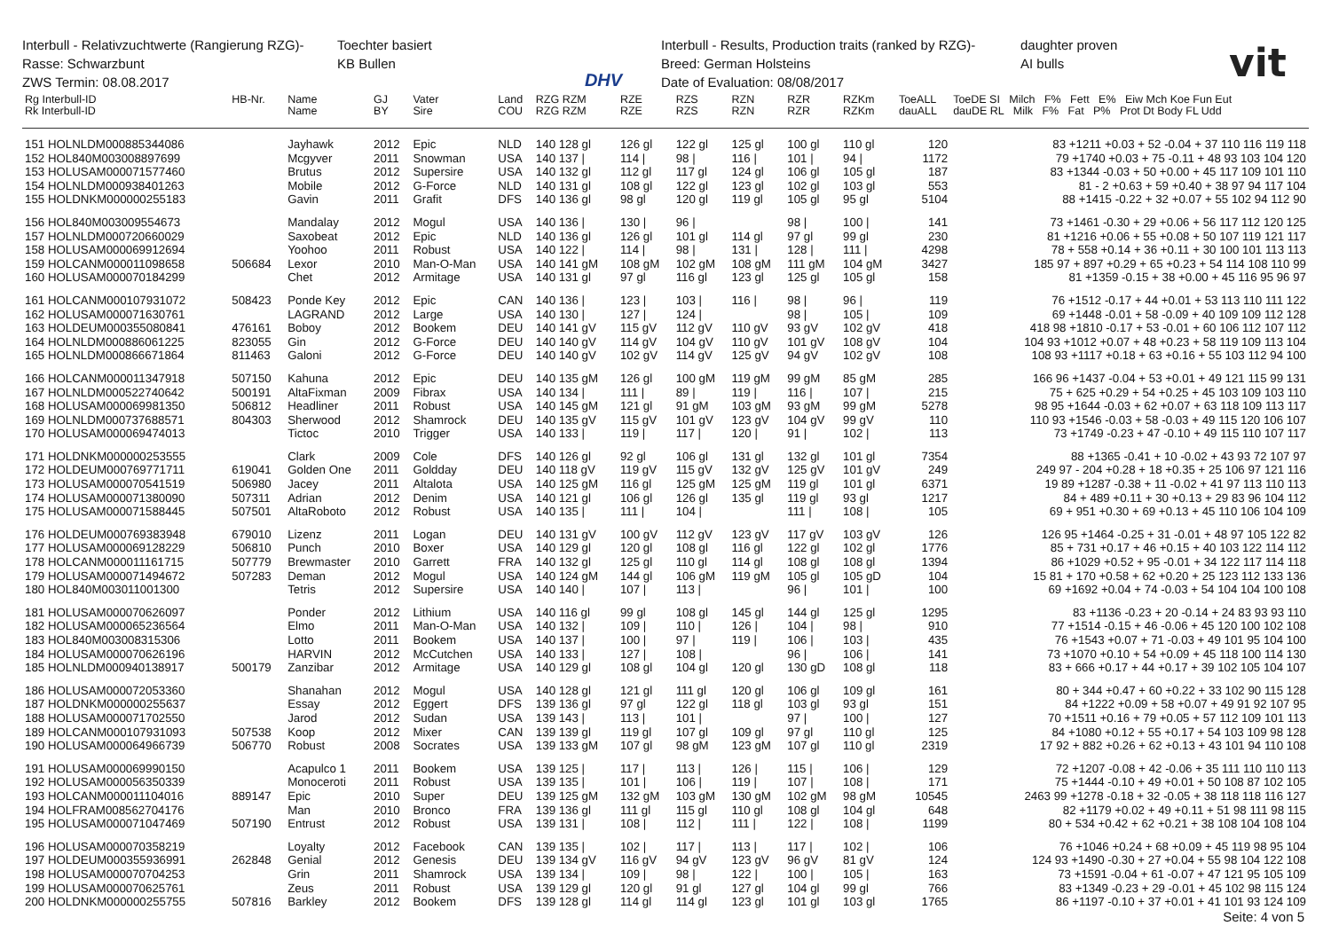Interbull - Relativzuchtwerte (Rangierung RZG)-
Rasse: Schwarzbunt
ZWS Termin: 08.08.2017
Toechter basiert
KB Bullen
DHV
Interbull - Results, Production traits (ranked by RZG)-
Breed: German Holsteins
Date of Evaluation: 08/08/2017
daughter proven
AI bulls
vit
| Rg Interbull-ID Rk Interbull-ID | HB-Nr. | Name Name | GJ BY | Vater Sire | Land COU | RZG RZM RZG RZM | RZE RZE | RZS RZS | RZN RZN | RZR RZR | RZKm RZKm | ToeALL dauALL | ToeDE SI Milch F% Fett E% Eiw Mch Koe Fun Eut dauDE RL Milk F% Fat P% Prot Dt Body FL Udd |
| --- | --- | --- | --- | --- | --- | --- | --- | --- | --- | --- | --- | --- | --- |
| 151 HOLNLDM000885344086 | | Jayhawk | 2012 | Epic | NLD | 140 128 gl | 126 gl | 122 gl | 125 gl | 100 gl | 110 gl | 120 | 83 +1211 +0.03 + 52 -0.04 + 37 110 116 119 118 |
| 152 HOL840M003008897699 | | Mcgyver | 2011 | Snowman | USA | 140 137 / | 114 / | 98 / | 116 / | 101 / | 94 / | 1172 | 79 +1740 +0.03 + 75 -0.11 + 48 93 103 104 120 |
| 153 HOLUSAM000071577460 | | Brutus | 2012 | Supersire | USA | 140 132 gl | 112 gl | 117 gl | 124 gl | 106 gl | 105 gl | 187 | 83 +1344 -0.03 + 50 +0.00 + 45 117 109 101 110 |
| 154 HOLNLDM000938401263 | | Mobile | 2012 | G-Force | NLD | 140 131 gl | 108 gl | 122 gl | 123 gl | 102 gl | 103 gl | 553 | 81 - 2 +0.63 + 59 +0.40 + 38 97 94 117 104 |
| 155 HOLDNKM000000255183 | | Gavin | 2011 | Grafit | DFS | 140 136 gl | 98 gl | 120 gl | 119 gl | 105 gl | 95 gl | 5104 | 88 +1415 -0.22 + 32 +0.07 + 55 102 94 112 90 |
| 156 HOL840M003009554673 | | Mandalay | 2012 | Mogul | USA | 140 136 / | 130 / | 96 / | | 98 / | 100 / | 141 | 73 +1461 -0.30 + 29 +0.06 + 56 117 112 120 125 |
| 157 HOLNLDM000720660029 | | Saxobeat | 2012 | Epic | NLD | 140 136 gl | 126 gl | 101 gl | 114 gl | 97 gl | 99 gl | 230 | 81 +1216 +0.06 + 55 +0.08 + 50 107 119 121 117 |
| 158 HOLUSAM000069912694 | | Yoohoo | 2011 | Robust | USA | 140 122 / | 114 / | 98 / | 131 / | 128 / | 111 / | 4298 | 78 + 558 +0.14 + 36 +0.11 + 30 100 101 113 113 |
| 159 HOLCANM000011098658 | 506684 | Lexor | 2010 | Man-O-Man | USA | 140 141 gM | 108 gM | 102 gM | 108 gM | 111 gM | 104 gM | 3427 | 185 97 + 897 +0.29 + 65 +0.23 + 54 114 108 110 99 |
| 160 HOLUSAM000070184299 | | Chet | 2012 | Armitage | USA | 140 131 gl | 97 gl | 116 gl | 123 gl | 125 gl | 105 gl | 158 | 81 +1359 -0.15 + 38 +0.00 + 45 116 95 96 97 |
| 161 HOLCANM000107931072 | 508423 | Ponde Key | 2012 | Epic | CAN | 140 136 / | 123 / | 103 / | 116 / | 98 / | 96 / | 119 | 76 +1512 -0.17 + 44 +0.01 + 53 113 110 111 122 |
| 162 HOLUSAM000071630761 | | LAGRAND | 2012 | Large | USA | 140 130 / | 127 / | 124 / | | 98 / | 105 / | 109 | 69 +1448 -0.01 + 58 -0.09 + 40 109 109 112 128 |
| 163 HOLDEUM000355080841 | 476161 | Boboy | 2012 | Bookem | DEU | 140 141 gV | 115 gV | 112 gV | 110 gV | 93 gV | 102 gV | 418 | 418 98 +1810 -0.17 + 53 -0.01 + 60 106 112 107 112 |
| 164 HOLNLDM000886061225 | 823055 | Gin | 2012 | G-Force | DEU | 140 140 gV | 114 gV | 104 gV | 110 gV | 101 gV | 108 gV | 104 | 104 93 +1012 +0.07 + 48 +0.23 + 58 119 109 113 104 |
| 165 HOLNLDM000866671864 | 811463 | Galoni | 2012 | G-Force | DEU | 140 140 gV | 102 gV | 114 gV | 125 gV | 94 gV | 102 gV | 108 | 108 93 +1117 +0.18 + 63 +0.16 + 55 103 112 94 100 |
| 166 HOLCANM000011347918 | 507150 | Kahuna | 2012 | Epic | DEU | 140 135 gM | 126 gl | 100 gM | 119 gM | 99 gM | 85 gM | 285 | 166 96 +1437 -0.04 + 53 +0.01 + 49 121 115 99 131 |
| 167 HOLNLDM000522740642 | 500191 | AltaFixman | 2009 | Fibrax | USA | 140 134 / | 111 / | 89 / | 119 / | 116 / | 107 / | 215 | 75 + 625 +0.29 + 54 +0.25 + 45 103 109 103 110 |
| 168 HOLUSAM000069981350 | 506812 | Headliner | 2011 | Robust | USA | 140 145 gM | 121 gl | 91 gM | 103 gM | 93 gM | 99 gM | 5278 | 98 95 +1644 -0.03 + 62 +0.07 + 63 118 109 113 117 |
| 169 HOLNLDM000737688571 | 804303 | Sherwood | 2012 | Shamrock | DEU | 140 135 gV | 115 gV | 101 gV | 123 gV | 104 gV | 99 gV | 110 | 110 93 +1546 -0.03 + 58 -0.03 + 49 115 120 106 107 |
| 170 HOLUSAM000069474013 | | Tictoc | 2010 | Trigger | USA | 140 133 / | 119 / | 117 / | 120 / | 91 / | 102 / | 113 | 73 +1749 -0.23 + 47 -0.10 + 49 115 110 107 117 |
| 171 HOLDNKM000000253555 | | Clark | 2009 | Cole | DFS | 140 126 gl | 92 gl | 106 gl | 131 gl | 132 gl | 101 gl | 7354 | 88 +1365 -0.41 + 10 -0.02 + 43 93 72 107 97 |
| 172 HOLDEUM000769771711 | 619041 | Golden One | 2011 | Goldday | DEU | 140 118 gV | 119 gV | 115 gV | 132 gV | 125 gV | 101 gV | 249 | 249 97 - 204 +0.28 + 18 +0.35 + 25 106 97 121 116 |
| 173 HOLUSAM000070541519 | 506980 | Jacey | 2011 | Altalota | USA | 140 125 gM | 116 gl | 125 gM | 125 gM | 119 gl | 101 gl | 6371 | 19 89 +1287 -0.38 + 11 -0.02 + 41 97 113 110 113 |
| 174 HOLUSAM000071380090 | 507311 | Adrian | 2012 | Denim | USA | 140 121 gl | 106 gl | 126 gl | 135 gl | 119 gl | 93 gl | 1217 | 84 + 489 +0.11 + 30 +0.13 + 29 83 96 104 112 |
| 175 HOLUSAM000071588445 | 507501 | AltaRoboto | 2012 | Robust | USA | 140 135 / | 111 / | 104 / | | 111 / | 108 / | 105 | 69 + 951 +0.30 + 69 +0.13 + 45 110 106 104 109 |
| 176 HOLDEUM000769383948 | 679010 | Lizenz | 2011 | Logan | DEU | 140 131 gV | 100 gV | 112 gV | 123 gV | 117 gV | 103 gV | 126 | 126 95 +1464 -0.25 + 31 -0.01 + 48 97 105 122 82 |
| 177 HOLUSAM000069128229 | 506810 | Punch | 2010 | Boxer | USA | 140 129 gl | 120 gl | 108 gl | 116 gl | 122 gl | 102 gl | 1776 | 85 + 731 +0.17 + 46 +0.15 + 40 103 122 114 112 |
| 178 HOLCANM000011161715 | 507779 | Brewmaster | 2010 | Garrett | FRA | 140 132 gl | 125 gl | 110 gl | 114 gl | 108 gl | 108 gl | 1394 | 86 +1029 +0.52 + 95 -0.01 + 34 122 117 114 118 |
| 179 HOLUSAM000071494672 | 507283 | Deman | 2012 | Mogul | USA | 140 124 gM | 144 gl | 106 gM | 119 gM | 105 gl | 105 gD | 104 | 15 81 + 170 +0.58 + 62 +0.20 + 25 123 112 133 136 |
| 180 HOL840M003011001300 | | Tetris | 2012 | Supersire | USA | 140 140 / | 107 / | 113 / | | 96 / | 101 / | 100 | 69 +1692 +0.04 + 74 -0.03 + 54 104 104 100 108 |
| 181 HOLUSAM000070626097 | | Ponder | 2012 | Lithium | USA | 140 116 gl | 99 gl | 108 gl | 145 gl | 144 gl | 125 gl | 1295 | 83 +1136 -0.23 + 20 -0.14 + 24 83 93 93 110 |
| 182 HOLUSAM000065236564 | | Elmo | 2011 | Man-O-Man | USA | 140 132 / | 109 / | 110 / | 126 / | 104 / | 98 / | 910 | 77 +1514 -0.15 + 46 -0.06 + 45 120 100 102 108 |
| 183 HOL840M003008315306 | | Lotto | 2011 | Bookem | USA | 140 137 / | 100 / | 97 / | 119 / | 106 / | 103 / | 435 | 76 +1543 +0.07 + 71 -0.03 + 49 101 95 104 100 |
| 184 HOLUSAM000070626196 | | HARVIN | 2012 | McCutchen | USA | 140 133 / | 127 / | 108 / | | 96 / | 106 / | 141 | 73 +1070 +0.10 + 54 +0.09 + 45 118 100 114 130 |
| 185 HOLNLDM000940138917 | 500179 | Zanzibar | 2012 | Armitage | USA | 140 129 gl | 108 gl | 104 gl | 120 gl | 130 gD | 108 gl | 118 | 83 + 666 +0.17 + 44 +0.17 + 39 102 105 104 107 |
| 186 HOLUSAM000072053360 | | Shanahan | 2012 | Mogul | USA | 140 128 gl | 121 gl | 111 gl | 120 gl | 106 gl | 109 gl | 161 | 80 + 344 +0.47 + 60 +0.22 + 33 102 90 115 128 |
| 187 HOLDNKM000000255637 | | Essay | 2012 | Eggert | DFS | 139 136 gl | 97 gl | 122 gl | 118 gl | 103 gl | 93 gl | 151 | 84 +1222 +0.09 + 58 +0.07 + 49 91 92 107 95 |
| 188 HOLUSAM000071702550 | | Jarod | 2012 | Sudan | USA | 139 143 / | 113 / | 101 / | | 97 / | 100 / | 127 | 70 +1511 +0.16 + 79 +0.05 + 57 112 109 101 113 |
| 189 HOLCANM000107931093 | 507538 | Koop | 2012 | Mixer | CAN | 139 139 gl | 119 gl | 107 gl | 109 gl | 97 gl | 110 gl | 125 | 84 +1080 +0.12 + 55 +0.17 + 54 103 109 98 128 |
| 190 HOLUSAM000064966739 | 506770 | Robust | 2008 | Socrates | USA | 139 133 gM | 107 gl | 98 gM | 123 gM | 107 gl | 110 gl | 2319 | 17 92 + 882 +0.26 + 62 +0.13 + 43 101 94 110 108 |
| 191 HOLUSAM000069990150 | | Acapulco 1 | 2011 | Bookem | USA | 139 125 / | 117 / | 113 / | 126 / | 115 / | 106 / | 129 | 72 +1207 -0.08 + 42 -0.06 + 35 111 110 110 113 |
| 192 HOLUSAM000056350339 | | Monoceroti | 2011 | Robust | USA | 139 135 / | 101 / | 106 / | 119 / | 107 / | 108 / | 171 | 75 +1444 -0.10 + 49 +0.01 + 50 108 87 102 105 |
| 193 HOLCANM000011104016 | 889147 | Epic | 2010 | Super | DEU | 139 125 gM | 132 gM | 103 gM | 130 gM | 102 gM | 98 gM | 10545 | 2463 99 +1278 -0.18 + 32 -0.05 + 38 118 118 116 127 |
| 194 HOLFRAM008562704176 | | Man | 2010 | Bronco | FRA | 139 136 gl | 111 gl | 115 gl | 110 gl | 108 gl | 104 gl | 648 | 82 +1179 +0.02 + 49 +0.11 + 51 98 111 98 115 |
| 195 HOLUSAM000071047469 | 507190 | Entrust | 2012 | Robust | USA | 139 131 / | 108 / | 112 / | 111 / | 122 / | 108 / | 1199 | 80 + 534 +0.42 + 62 +0.21 + 38 108 104 108 104 |
| 196 HOLUSAM000070358219 | | Loyalty | 2012 | Facebook | CAN | 139 135 / | 102 / | 117 / | 113 / | 117 / | 102 / | 106 | 76 +1046 +0.24 + 68 +0.09 + 45 119 98 95 104 |
| 197 HOLDEUM000355936991 | 262848 | Genial | 2012 | Genesis | DEU | 139 134 gV | 116 gV | 94 gV | 123 gV | 96 gV | 81 gV | 124 | 124 93 +1490 -0.30 + 27 +0.04 + 55 98 104 122 108 |
| 198 HOLUSAM000070704253 | | Grin | 2011 | Shamrock | USA | 139 134 / | 109 / | 98 / | 122 / | 100 / | 105 / | 163 | 73 +1591 -0.04 + 61 -0.07 + 47 121 95 105 109 |
| 199 HOLUSAM000070625761 | | Zeus | 2011 | Robust | USA | 139 129 gl | 120 gl | 91 gl | 127 gl | 104 gl | 99 gl | 766 | 83 +1349 -0.23 + 29 -0.01 + 45 102 98 115 124 |
| 200 HOLDNKM000000255755 | 507816 | Barkley | 2012 | Bookem | DFS | 139 128 gl | 114 gl | 114 gl | 123 gl | 101 gl | 103 gl | 1765 | 86 +1197 -0.10 + 37 +0.01 + 41 101 93 124 109 |
Seite: 4 von 5